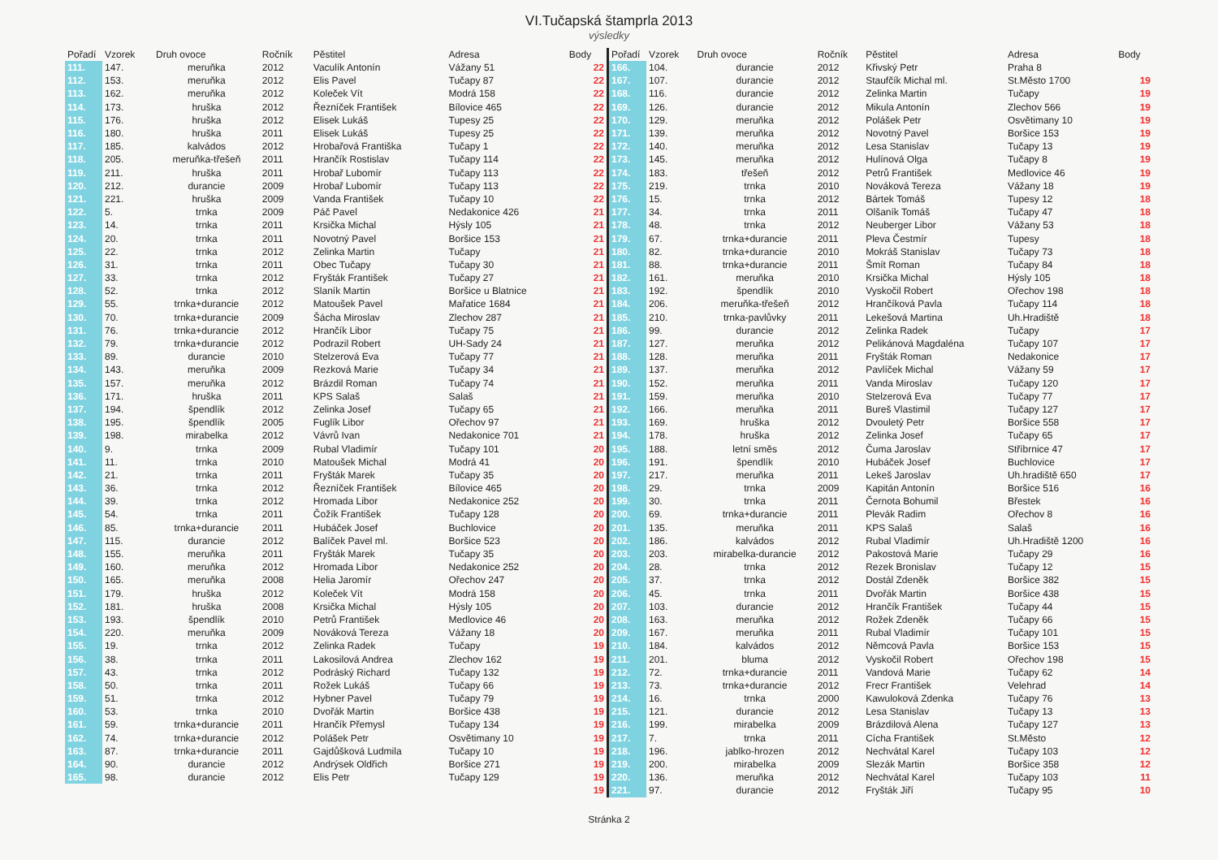VI.Tučapská štamprla 2013
výsledky
| Pořadí | Vzorek | Druh ovoce | Ročník | Pěstitel | Adresa | Body |
| --- | --- | --- | --- | --- | --- | --- |
| 111. | 147. | meruňka | 2012 | Vaculík Antonín | Vážany 51 | 22 |
| 112. | 153. | meruňka | 2012 | Elis Pavel | Tučapy 87 | 22 |
| 113. | 162. | meruňka | 2012 | Koleček Vít | Modrá 158 | 22 |
| 114. | 173. | hruška | 2012 | Řezníček František | Bílovice 465 | 22 |
| 115. | 176. | hruška | 2012 | Elisek Lukáš | Tupesy 25 | 22 |
| 116. | 180. | hruška | 2011 | Elisek Lukáš | Tupesy 25 | 22 |
| 117. | 185. | kalvádos | 2012 | Hrobařová Františka | Tučapy 1 | 22 |
| 118. | 205. | meruňka-třešeň | 2011 | Hrančík Rostislav | Tučapy 114 | 22 |
| 119. | 211. | hruška | 2011 | Hrobař Lubomír | Tučapy 113 | 22 |
| 120. | 212. | durancie | 2009 | Hrobař Lubomír | Tučapy 113 | 22 |
| 121. | 221. | hruška | 2009 | Vanda František | Tučapy 10 | 22 |
| 122. | 5. | trnka | 2009 | Páč Pavel | Nedakonice 426 | 21 |
| 123. | 14. | trnka | 2011 | Krsička Michal | Hýsly 105 | 21 |
| 124. | 20. | trnka | 2011 | Novotný Pavel | Boršice 153 | 21 |
| 125. | 22. | trnka | 2012 | Zelinka Martin | Tučapy | 21 |
| 126. | 31. | trnka | 2011 | Obec Tučapy | Tučapy 30 | 21 |
| 127. | 33. | trnka | 2012 | Fryšták František | Tučapy 27 | 21 |
| 128. | 52. | trnka | 2012 | Slaník Martin | Boršice u Blatnice | 21 |
| 129. | 55. | trnka+durancie | 2012 | Matoušek Pavel | Mařatice 1684 | 21 |
| 130. | 70. | trnka+durancie | 2009 | Šácha Miroslav | Zlechov 287 | 21 |
| 131. | 76. | trnka+durancie | 2012 | Hrančík Libor | Tučapy 75 | 21 |
| 132. | 79. | trnka+durancie | 2012 | Podrazil Robert | UH-Sady 24 | 21 |
| 133. | 89. | durancie | 2010 | Stelzerová Eva | Tučapy 77 | 21 |
| 134. | 143. | meruňka | 2009 | Rezková Marie | Tučapy 34 | 21 |
| 135. | 157. | meruňka | 2012 | Brázdil Roman | Tučapy 74 | 21 |
| 136. | 171. | hruška | 2011 | KPS Salaš | Salaš | 21 |
| 137. | 194. | špendlík | 2012 | Zelinka Josef | Tučapy 65 | 21 |
| 138. | 195. | špendlík | 2005 | Fuglík Libor | Ořechov 97 | 21 |
| 139. | 198. | mirabelka | 2012 | Vávrů Ivan | Nedakonice 701 | 21 |
| 140. | 9. | trnka | 2009 | Rubal Vladimír | Tučapy 101 | 20 |
| 141. | 11. | trnka | 2010 | Matoušek Michal | Modrá 41 | 20 |
| 142. | 21. | trnka | 2011 | Fryšták Marek | Tučapy 35 | 20 |
| 143. | 36. | trnka | 2012 | Řezníček František | Bílovice 465 | 20 |
| 144. | 39. | trnka | 2012 | Hromada Libor | Nedakonice 252 | 20 |
| 145. | 54. | trnka | 2011 | Čožík František | Tučapy 128 | 20 |
| 146. | 85. | trnka+durancie | 2011 | Hubáček Josef | Buchlovice | 20 |
| 147. | 115. | durancie | 2012 | Balíček Pavel ml. | Boršice 523 | 20 |
| 148. | 155. | meruňka | 2011 | Fryšták Marek | Tučapy 35 | 20 |
| 149. | 160. | meruňka | 2012 | Hromada Libor | Nedakonice 252 | 20 |
| 150. | 165. | meruňka | 2008 | Helia Jaromír | Ořechov 247 | 20 |
| 151. | 179. | hruška | 2012 | Koleček Vít | Modrá 158 | 20 |
| 152. | 181. | hruška | 2008 | Krsička Michal | Hýsly 105 | 20 |
| 153. | 193. | špendlík | 2010 | Petrů František | Medlovice 46 | 20 |
| 154. | 220. | meruňka | 2009 | Nováková Tereza | Vážany 18 | 20 |
| 155. | 19. | trnka | 2012 | Zelinka Radek | Tučapy | 19 |
| 156. | 38. | trnka | 2011 | Lakosilová Andrea | Zlechov 162 | 19 |
| 157. | 43. | trnka | 2012 | Podráský Richard | Tučapy 132 | 19 |
| 158. | 50. | trnka | 2011 | Rožek Lukáš | Tučapy 66 | 19 |
| 159. | 51. | trnka | 2012 | Hybner Pavel | Tučapy 79 | 19 |
| 160. | 53. | trnka | 2010 | Dvořák Martin | Boršice 438 | 19 |
| 161. | 59. | trnka+durancie | 2011 | Hrančík Přemysl | Tučapy 134 | 19 |
| 162. | 74. | trnka+durancie | 2012 | Polášek Petr | Osvětimany 10 | 19 |
| 163. | 87. | trnka+durancie | 2011 | Gajdůšková Ludmila | Tučapy 10 | 19 |
| 164. | 90. | durancie | 2012 | Andrýsek Oldřich | Boršice 271 | 19 |
| 165. | 98. | durancie | 2012 | Elis Petr | Tučapy 129 | 19 |
| | | | | | | 19 |
| Pořadí | Vzorek | Druh ovoce | Ročník | Pěstitel | Adresa | Body |
| --- | --- | --- | --- | --- | --- | --- |
| 166. | 104. | durancie | 2012 | Křivský Petr | Praha 8 | |
| 167. | 107. | durancie | 2012 | Staufčík Michal ml. | St.Město 1700 | 19 |
| 168. | 116. | durancie | 2012 | Zelinka Martin | Tučapy | 19 |
| 169. | 126. | durancie | 2012 | Mikula Antonín | Zlechov 566 | 19 |
| 170. | 129. | meruňka | 2012 | Polášek Petr | Osvětimany 10 | 19 |
| 171. | 139. | meruňka | 2012 | Novotný Pavel | Boršice 153 | 19 |
| 172. | 140. | meruňka | 2012 | Lesa Stanislav | Tučapy 13 | 19 |
| 173. | 145. | meruňka | 2012 | Hulínová Olga | Tučapy 8 | 19 |
| 174. | 183. | třešeň | 2012 | Petrů František | Medlovice 46 | 19 |
| 175. | 219. | trnka | 2010 | Nováková Tereza | Vážany 18 | 19 |
| 176. | 15. | trnka | 2012 | Bártek Tomáš | Tupesy 12 | 18 |
| 177. | 34. | trnka | 2011 | Olšaník Tomáš | Tučapy 47 | 18 |
| 178. | 48. | trnka | 2012 | Neuberger Libor | Vážany 53 | 18 |
| 179. | 67. | trnka+durancie | 2011 | Pleva Čestmír | Tupesy | 18 |
| 180. | 82. | trnka+durancie | 2010 | Mokráš Stanislav | Tučapy 73 | 18 |
| 181. | 88. | trnka+durancie | 2011 | Šmít Roman | Tučapy 84 | 18 |
| 182. | 161. | meruňka | 2010 | Krsička Michal | Hýsly 105 | 18 |
| 183. | 192. | špendlík | 2010 | Vyskočil Robert | Ořechov 198 | 18 |
| 184. | 206. | meruňka-třešeň | 2012 | Hrančíková Pavla | Tučapy 114 | 18 |
| 185. | 210. | trnka-pavlůvky | 2011 | Lekešová Martina | Uh.Hradiště | 18 |
| 186. | 99. | durancie | 2012 | Zelinka Radek | Tučapy | 17 |
| 187. | 127. | meruňka | 2012 | Pelikánová Magdaléna | Tučapy 107 | 17 |
| 188. | 128. | meruňka | 2011 | Fryšták Roman | Nedakonice | 17 |
| 189. | 137. | meruňka | 2012 | Pavlíček Michal | Vážany 59 | 17 |
| 190. | 152. | meruňka | 2011 | Vanda Miroslav | Tučapy 120 | 17 |
| 191. | 159. | meruňka | 2010 | Stelzerová Eva | Tučapy 77 | 17 |
| 192. | 166. | meruňka | 2011 | Bureš Vlastimil | Tučapy 127 | 17 |
| 193. | 169. | hruška | 2012 | Dvouletý Petr | Boršice 558 | 17 |
| 194. | 178. | hruška | 2012 | Zelinka Josef | Tučapy 65 | 17 |
| 195. | 188. | letní směs | 2012 | Čuma Jaroslav | Stříbrnice 47 | 17 |
| 196. | 191. | špendlík | 2010 | Hubáček Josef | Buchlovice | 17 |
| 197. | 217. | meruňka | 2011 | Lekeš Jaroslav | Uh.hradiště 650 | 17 |
| 198. | 29. | trnka | 2009 | Kapitán Antonín | Boršice 516 | 16 |
| 199. | 30. | trnka | 2011 | Černota Bohumil | Břestek | 16 |
| 200. | 69. | trnka+durancie | 2011 | Plevák Radim | Ořechov 8 | 16 |
| 201. | 135. | meruňka | 2011 | KPS Salaš | Salaš | 16 |
| 202. | 186. | kalvádos | 2012 | Rubal Vladimír | Uh.Hradiště 1200 | 16 |
| 203. | 203. | mirabelka-durancie | 2012 | Pakostová Marie | Tučapy 29 | 16 |
| 204. | 28. | trnka | 2012 | Rezek Bronislav | Tučapy 12 | 15 |
| 205. | 37. | trnka | 2012 | Dostál Zdeněk | Boršice 382 | 15 |
| 206. | 45. | trnka | 2011 | Dvořák Martin | Boršice 438 | 15 |
| 207. | 103. | durancie | 2012 | Hrančík František | Tučapy 44 | 15 |
| 208. | 163. | meruňka | 2012 | Rožek Zdeněk | Tučapy 66 | 15 |
| 209. | 167. | meruňka | 2011 | Rubal Vladimír | Tučapy 101 | 15 |
| 210. | 184. | kalvádos | 2012 | Němcová Pavla | Boršice 153 | 15 |
| 211. | 201. | bluma | 2012 | Vyskočil Robert | Ořechov 198 | 15 |
| 212. | 72. | trnka+durancie | 2011 | Vandová Marie | Tučapy 62 | 14 |
| 213. | 73. | trnka+durancie | 2012 | Frecr František | Velehrad | 14 |
| 214. | 16. | trnka | 2000 | Kawulоková Zdenka | Tučapy 76 | 13 |
| 215. | 121. | durancie | 2012 | Lesa Stanislav | Tučapy 13 | 13 |
| 216. | 199. | mirabelka | 2009 | Brázdilová Alena | Tučapy 127 | 13 |
| 217. | 7. | trnka | 2011 | Cícha František | St.Město | 12 |
| 218. | 196. | jablko-hrozen | 2012 | Nechvátal Karel | Tučapy 103 | 12 |
| 219. | 200. | mirabelka | 2009 | Slezák Martin | Boršice 358 | 12 |
| 220. | 136. | meruňka | 2012 | Nechvátal Karel | Tučapy 103 | 11 |
| 221. | 97. | durancie | 2012 | Fryšták Jiří | Tučapy 95 | 10 |
Stránka 2